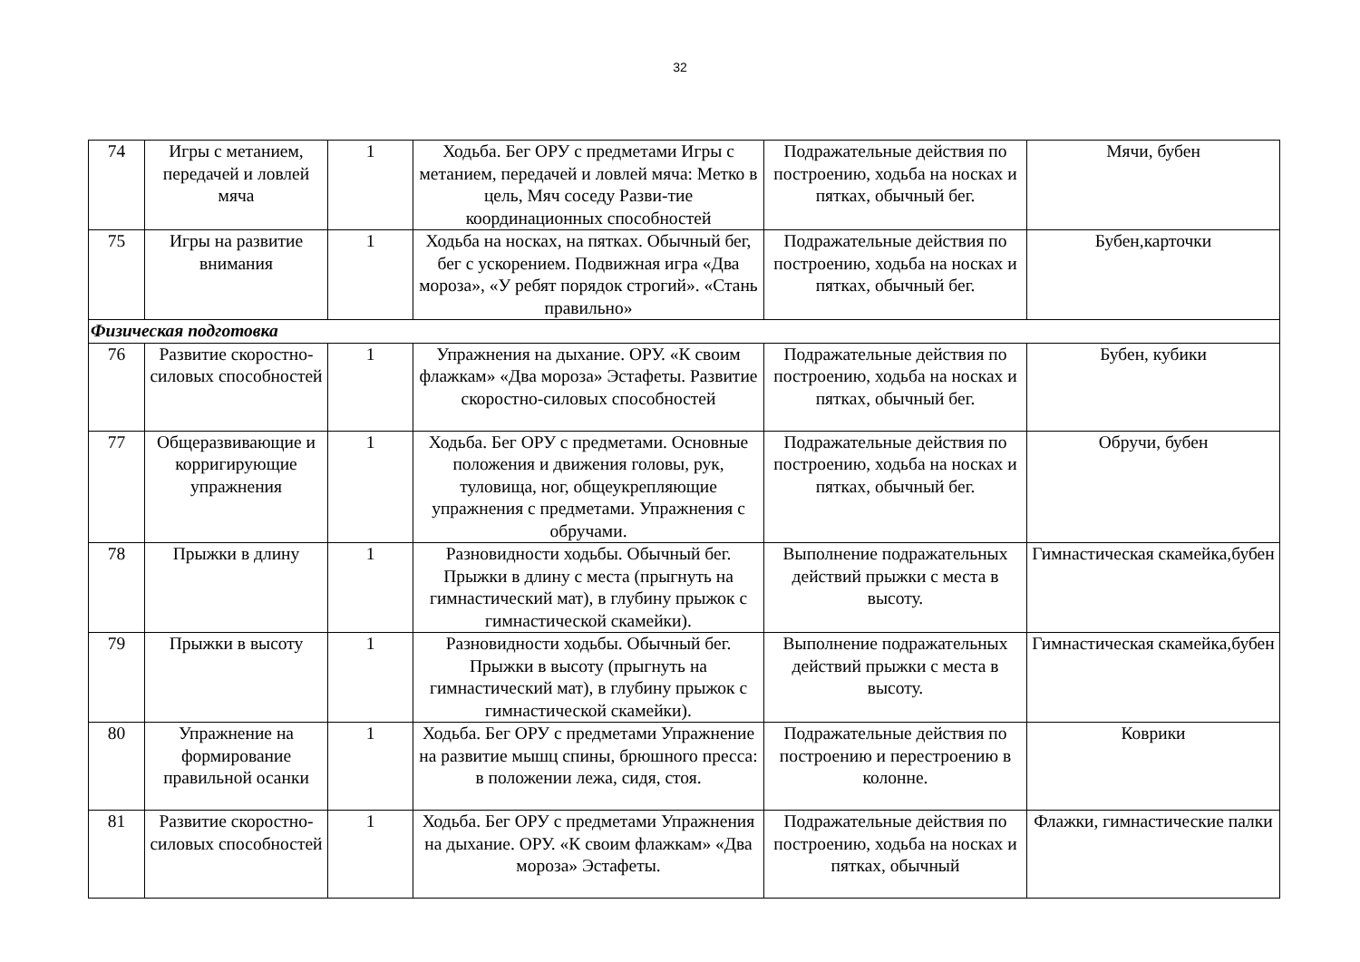32
| 74 | Игры с метанием, передачей и ловлей мяча | 1 | Ходьба. Бег ОРУ с предметами Игры с метанием, передачей и ловлей мяча: Метко в цель, Мяч соседу Разви-тие координационных способностей | Подражательные действия по построению, ходьба на носках и пятках, обычный бег. | Мячи, бубен |
| 75 | Игры на развитие внимания | 1 | Ходьба на носках, на пятках. Обычный бег, бег с ускорением. Подвижная игра «Два мороза», «У ребят порядок строгий». «Стань правильно» | Подражательные действия по построению, ходьба на носках и пятках, обычный бег. | Бубен,карточки |
| Физическая подготовка | | | | | |
| 76 | Развитие скоростно-силовых способностей | 1 | Упражнения на дыхание. ОРУ. «К своим флажкам» «Два мороза» Эстафеты. Развитие скоростно-силовых способностей | Подражательные действия по построению, ходьба на носках и пятках, обычный бег. | Бубен, кубики |
| 77 | Общеразвивающие и корригирующие упражнения | 1 | Ходьба. Бег ОРУ с предметами. Основные положения и движения головы, рук, туловища, ног, общеукрепляющие упражнения с предметами. Упражнения с обручами. | Подражательные действия по построению, ходьба на носках и пятках, обычный бег. | Обручи, бубен |
| 78 | Прыжки в длину | 1 | Разновидности ходьбы. Обычный бег. Прыжки в длину с места (прыгнуть на гимнастический мат), в глубину прыжок с гимнастической скамейки). | Выполнение подражательных действий прыжки с места в высоту. | Гимнастическая скамейка,бубен |
| 79 | Прыжки в высоту | 1 | Разновидности ходьбы. Обычный бег. Прыжки в высоту (прыгнуть на гимнастический мат), в глубину прыжок с гимнастической скамейки). | Выполнение подражательных действий прыжки с места в высоту. | Гимнастическая скамейка,бубен |
| 80 | Упражнение на формирование правильной осанки | 1 | Ходьба. Бег ОРУ с предметами Упражнение на развитие мышц спины, брюшного пресса: в положении лежа, сидя, стоя. | Подражательные действия по построению и перестроению в колонне. | Коврики |
| 81 | Развитие скоростно-силовых способностей | 1 | Ходьба. Бег ОРУ с предметами Упражнения на дыхание. ОРУ. «К своим флажкам» «Два мороза» Эстафеты. | Подражательные действия по построению, ходьба на носках и пятках, обычный | Флажки, гимнастические палки |